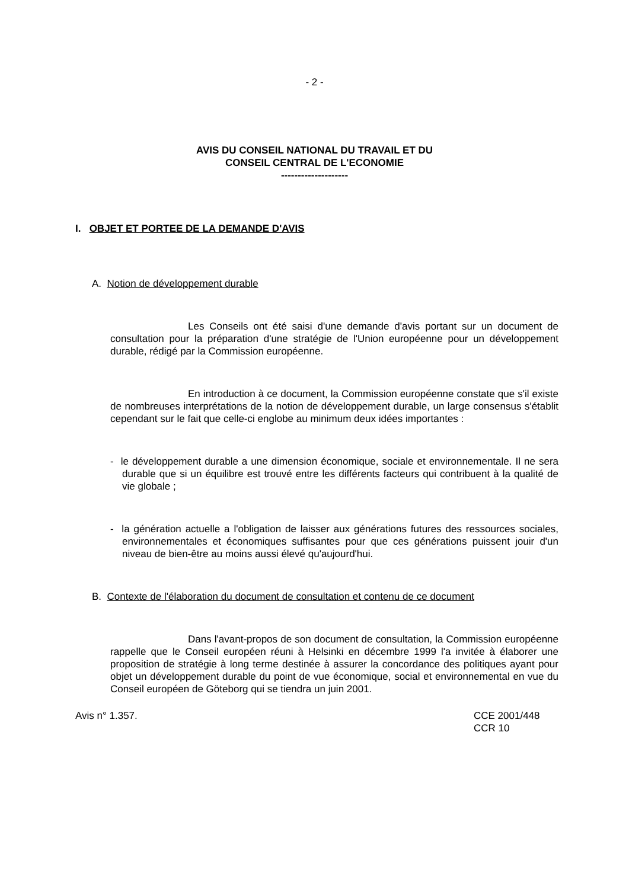- 2 -
AVIS DU CONSEIL NATIONAL DU TRAVAIL ET DU
CONSEIL CENTRAL DE L'ECONOMIE
--------------------
I. OBJET ET PORTEE DE LA DEMANDE D'AVIS
A. Notion de développement durable
Les Conseils ont été saisi d'une demande d'avis portant sur un document de consultation pour la préparation d'une stratégie de l'Union européenne pour un développement durable, rédigé par la Commission européenne.
En introduction à ce document, la Commission européenne constate que s'il existe de nombreuses interprétations de la notion de développement durable, un large consensus s'établit cependant sur le fait que celle-ci englobe au minimum deux idées importantes :
- le développement durable a une dimension économique, sociale et environnementale. Il ne sera durable que si un équilibre est trouvé entre les différents facteurs qui contribuent à la qualité de vie globale ;
- la génération actuelle a l'obligation de laisser aux générations futures des ressources sociales, environnementales et économiques suffisantes pour que ces générations puissent jouir d'un niveau de bien-être au moins aussi élevé qu'aujourd'hui.
B. Contexte de l'élaboration du document de consultation et contenu de ce document
Dans l'avant-propos de son document de consultation, la Commission européenne rappelle que le Conseil européen réuni à Helsinki en décembre 1999 l'a invitée à élaborer une proposition de stratégie à long terme destinée à assurer la concordance des politiques ayant pour objet un développement durable du point de vue économique, social et environnemental en vue du Conseil européen de Göteborg qui se tiendra un juin 2001.
Avis n° 1.357.
CCE 2001/448
CCR 10